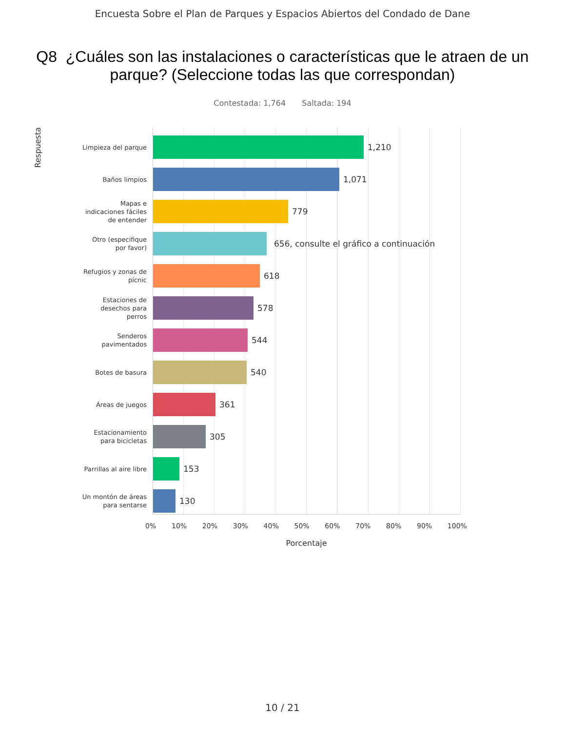Encuesta Sobre el Plan de Parques y Espacios Abiertos del Condado de Dane
Q8 ¿Cuáles son las instalaciones o características que le atraen de un parque? (Seleccione todas las que correspondan)
Contestada: 1,764 Saltada: 194
Respuesta
Limpieza del parque
Baños limpios
Mapas e
indicaciones fáciles
de entender
Otro (especifique
por favor)
Refugios y zonas de
pícnic
Estaciones de
desechos para
perros
Senderos
pavimentados
Botes de basura
Áreas de juegos
Estacionamiento
para bicicletas
Parrillas al aire libre
Un montón de áreas
para sentarse
1,210
1,071
779
656, consulte el gráfico a continuación
618
578
544
540
361
305
153
130
0% 10% 20% 30% 40% 50% 60% 70% 80% 90% 100%
Porcentaje
10 / 21